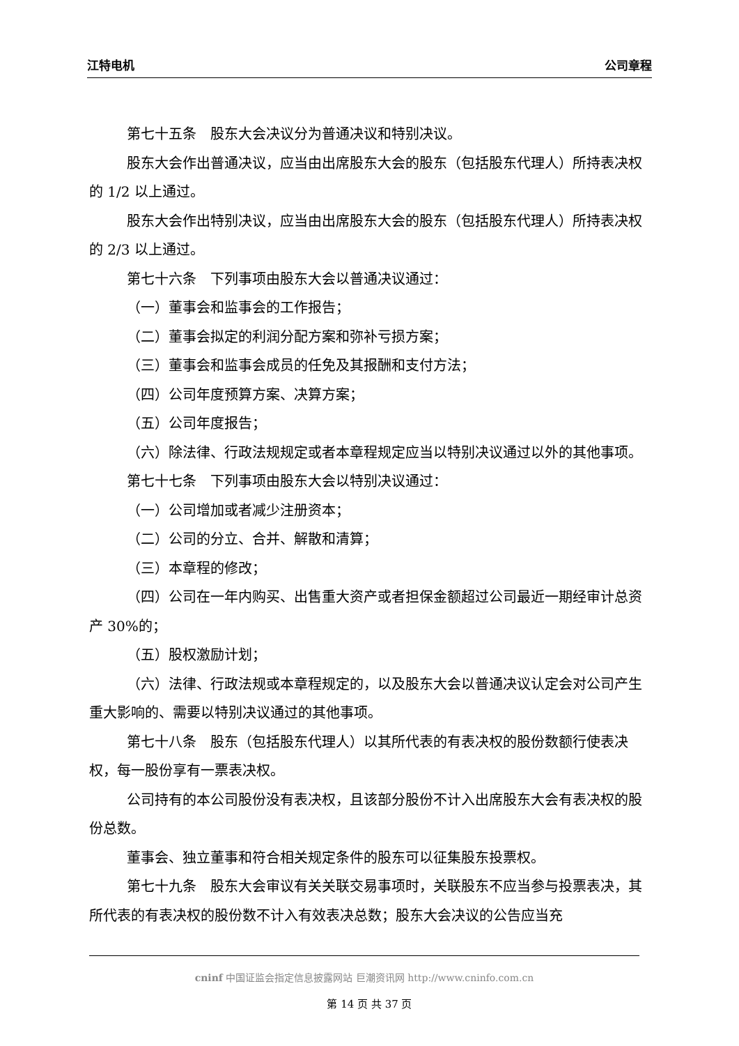江特电机 公司章程
第七十五条　股东大会决议分为普通决议和特别决议。
股东大会作出普通决议，应当由出席股东大会的股东（包括股东代理人）所持表决权的 1/2 以上通过。
股东大会作出特别决议，应当由出席股东大会的股东（包括股东代理人）所持表决权的 2/3 以上通过。
第七十六条　下列事项由股东大会以普通决议通过：
（一）董事会和监事会的工作报告；
（二）董事会拟定的利润分配方案和弥补亏损方案；
（三）董事会和监事会成员的任免及其报酬和支付方法；
（四）公司年度预算方案、决算方案；
（五）公司年度报告；
（六）除法律、行政法规规定或者本章程规定应当以特别决议通过以外的其他事项。
第七十七条　下列事项由股东大会以特别决议通过：
（一）公司增加或者减少注册资本；
（二）公司的分立、合并、解散和清算；
（三）本章程的修改；
（四）公司在一年内购买、出售重大资产或者担保金额超过公司最近一期经审计总资产 30%的；
（五）股权激励计划；
（六）法律、行政法规或本章程规定的，以及股东大会以普通决议认定会对公司产生重大影响的、需要以特别决议通过的其他事项。
第七十八条　股东（包括股东代理人）以其所代表的有表决权的股份数额行使表决权，每一股份享有一票表决权。
公司持有的本公司股份没有表决权，且该部分股份不计入出席股东大会有表决权的股份总数。
董事会、独立董事和符合相关规定条件的股东可以征集股东投票权。
第七十九条　股东大会审议有关关联交易事项时，关联股东不应当参与投票表决，其所代表的有表决权的股份数不计入有效表决总数；股东大会决议的公告应当充
cninf 中国证监会指定信息披露网站 巨潮资讯网 http://www.cninfo.com.cn
第 14 页 共 37 页